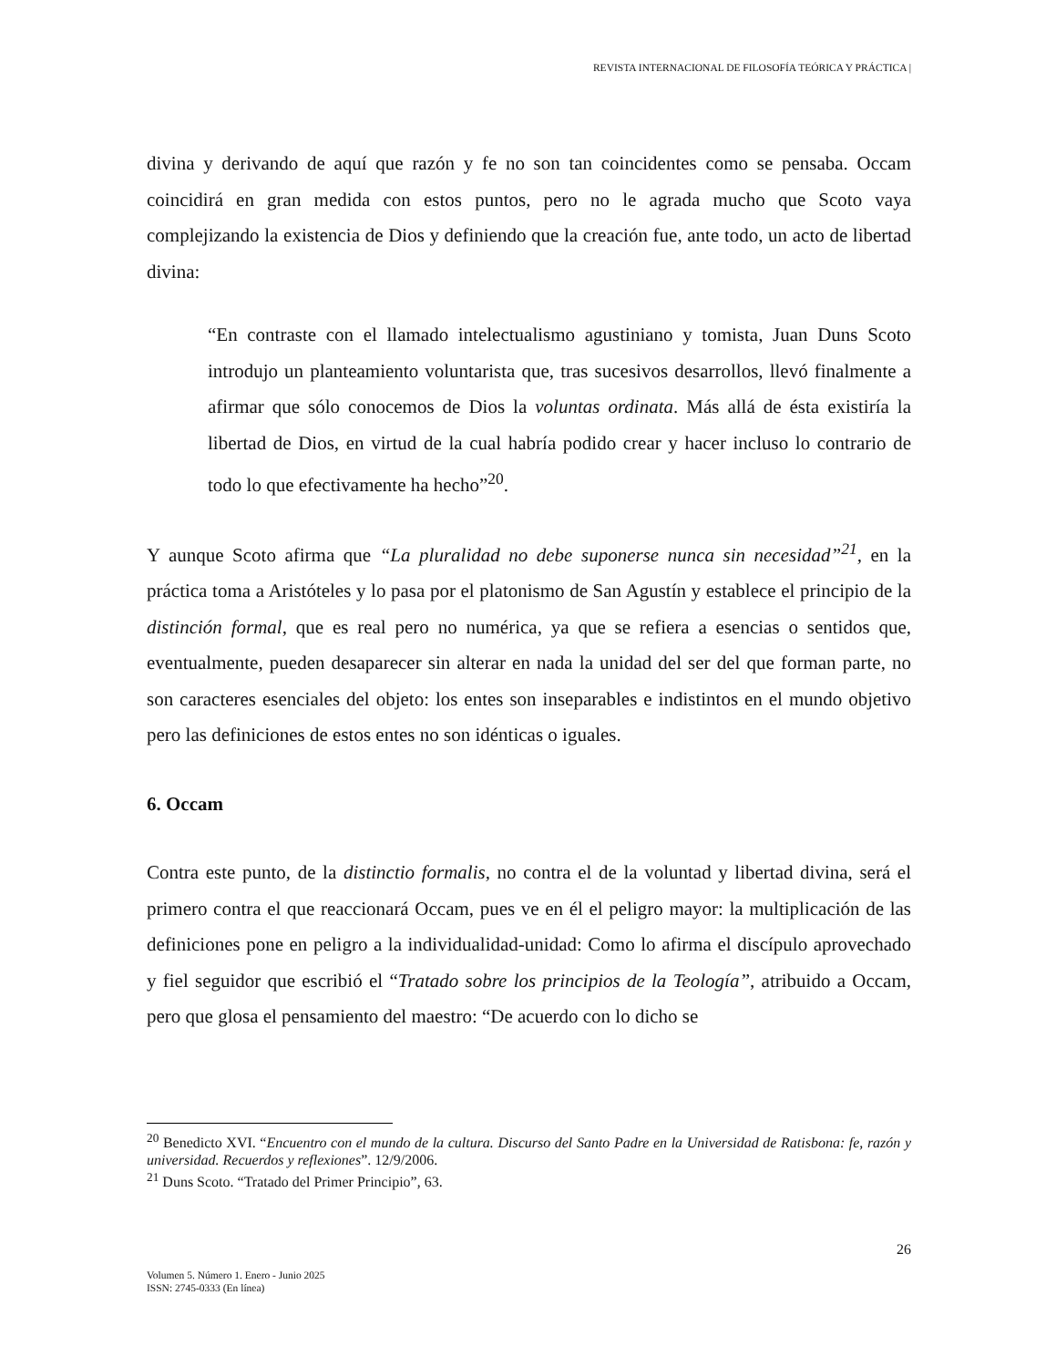REVISTA INTERNACIONAL DE FILOSOFÍA TEÓRICA Y PRÁCTICA |
divina y derivando de aquí que razón y fe no son tan coincidentes como se pensaba. Occam coincidirá en gran medida con estos puntos, pero no le agrada mucho que Scoto vaya complejizando la existencia de Dios y definiendo que la creación fue, ante todo, un acto de libertad divina:
“En contraste con el llamado intelectualismo agustiniano y tomista, Juan Duns Scoto introdujo un planteamiento voluntarista que, tras sucesivos desarrollos, llevó finalmente a afirmar que sólo conocemos de Dios la voluntas ordinata. Más allá de ésta existiría la libertad de Dios, en virtud de la cual habría podido crear y hacer incluso lo contrario de todo lo que efectivamente ha hecho”<sup>20</sup>.
Y aunque Scoto afirma que “La pluralidad no debe suponerse nunca sin necesidad”<sup>21</sup>, en la práctica toma a Aristóteles y lo pasa por el platonismo de San Agustín y establece el principio de la distinción formal, que es real pero no numérica, ya que se refiera a esencias o sentidos que, eventualmente, pueden desaparecer sin alterar en nada la unidad del ser del que forman parte, no son caracteres esenciales del objeto: los entes son inseparables e indistintos en el mundo objetivo pero las definiciones de estos entes no son idénticas o iguales.
6. Occam
Contra este punto, de la distinctio formalis, no contra el de la voluntad y libertad divina, será el primero contra el que reaccionará Occam, pues ve en él el peligro mayor: la multiplicación de las definiciones pone en peligro a la individualidad-unidad: Como lo afirma el discípulo aprovechado y fiel seguidor que escribió el “Tratado sobre los principios de la Teología”, atribuido a Occam, pero que glosa el pensamiento del maestro: “De acuerdo con lo dicho se
<sup>20</sup> Benedicto XVI. “Encuentro con el mundo de la cultura. Discurso del Santo Padre en la Universidad de Ratisbona: fe, razón y universidad. Recuerdos y reflexiones”. 12/9/2006.
<sup>21</sup> Duns Scoto. “Tratado del Primer Principio”, 63.
26
Volumen 5. Número 1. Enero - Junio 2025
ISSN: 2745-0333 (En línea)